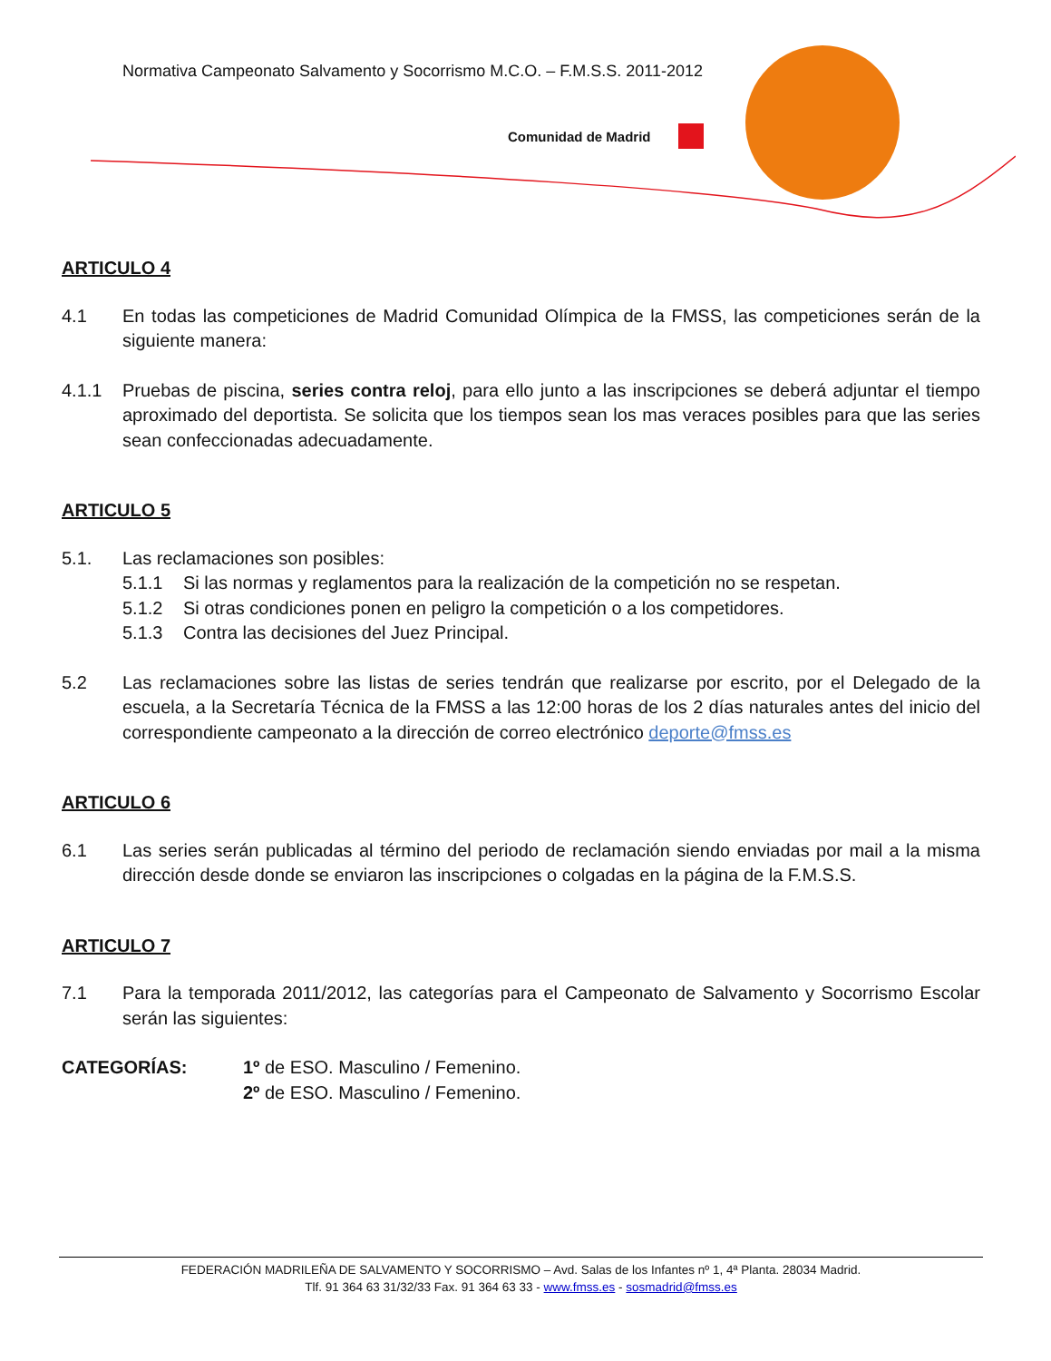Normativa Campeonato Salvamento y Socorrismo M.C.O. – F.M.S.S. 2011-2012
Comunidad de Madrid
ARTICULO 4
4.1 En todas las competiciones de Madrid Comunidad Olímpica de la FMSS, las competiciones serán de la siguiente manera:
4.1.1 Pruebas de piscina, series contra reloj, para ello junto a las inscripciones se deberá adjuntar el tiempo aproximado del deportista. Se solicita que los tiempos sean los mas veraces posibles para que las series sean confeccionadas adecuadamente.
ARTICULO 5
5.1. Las reclamaciones son posibles:
5.1.1 Si las normas y reglamentos para la realización de la competición no se respetan.
5.1.2 Si otras condiciones ponen en peligro la competición o a los competidores.
5.1.3 Contra las decisiones del Juez Principal.
5.2 Las reclamaciones sobre las listas de series tendrán que realizarse por escrito, por el Delegado de la escuela, a la Secretaría Técnica de la FMSS a las 12:00 horas de los 2 días naturales antes del inicio del correspondiente campeonato a la dirección de correo electrónico deporte@fmss.es
ARTICULO 6
6.1 Las series serán publicadas al término del periodo de reclamación siendo enviadas por mail a la misma dirección desde donde se enviaron las inscripciones o colgadas en la página de la F.M.S.S.
ARTICULO 7
7.1 Para la temporada 2011/2012, las categorías para el Campeonato de Salvamento y Socorrismo Escolar serán las siguientes:
CATEGORÍAS: 1º de ESO. Masculino / Femenino.
2º de ESO. Masculino / Femenino.
FEDERACIÓN MADRILEÑA DE SALVAMENTO Y SOCORRISMO – Avd. Salas de los Infantes nº 1, 4ª Planta. 28034 Madrid.
Tlf. 91 364 63 31/32/33 Fax. 91 364 63 33 - www.fmss.es - sosmadrid@fmss.es